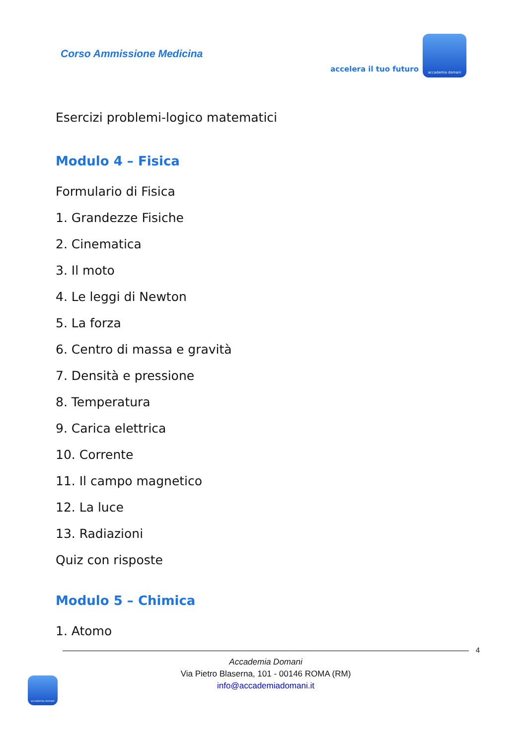Corso Ammissione Medicina
accelera il tuo futuro
accademia domani
Esercizi problemi-logico matematici
Modulo 4 – Fisica
Formulario di Fisica
1. Grandezze Fisiche
2. Cinematica
3. Il moto
4. Le leggi di Newton
5. La forza
6. Centro di massa e gravità
7. Densità e pressione
8. Temperatura
9. Carica elettrica
10. Corrente
11. Il campo magnetico
12. La luce
13. Radiazioni
Quiz con risposte
Modulo 5 – Chimica
1. Atomo
4
Accademia Domani
Via Pietro Blaserna, 101 - 00146 ROMA (RM)
info@accademiadomani.it
accademia domani